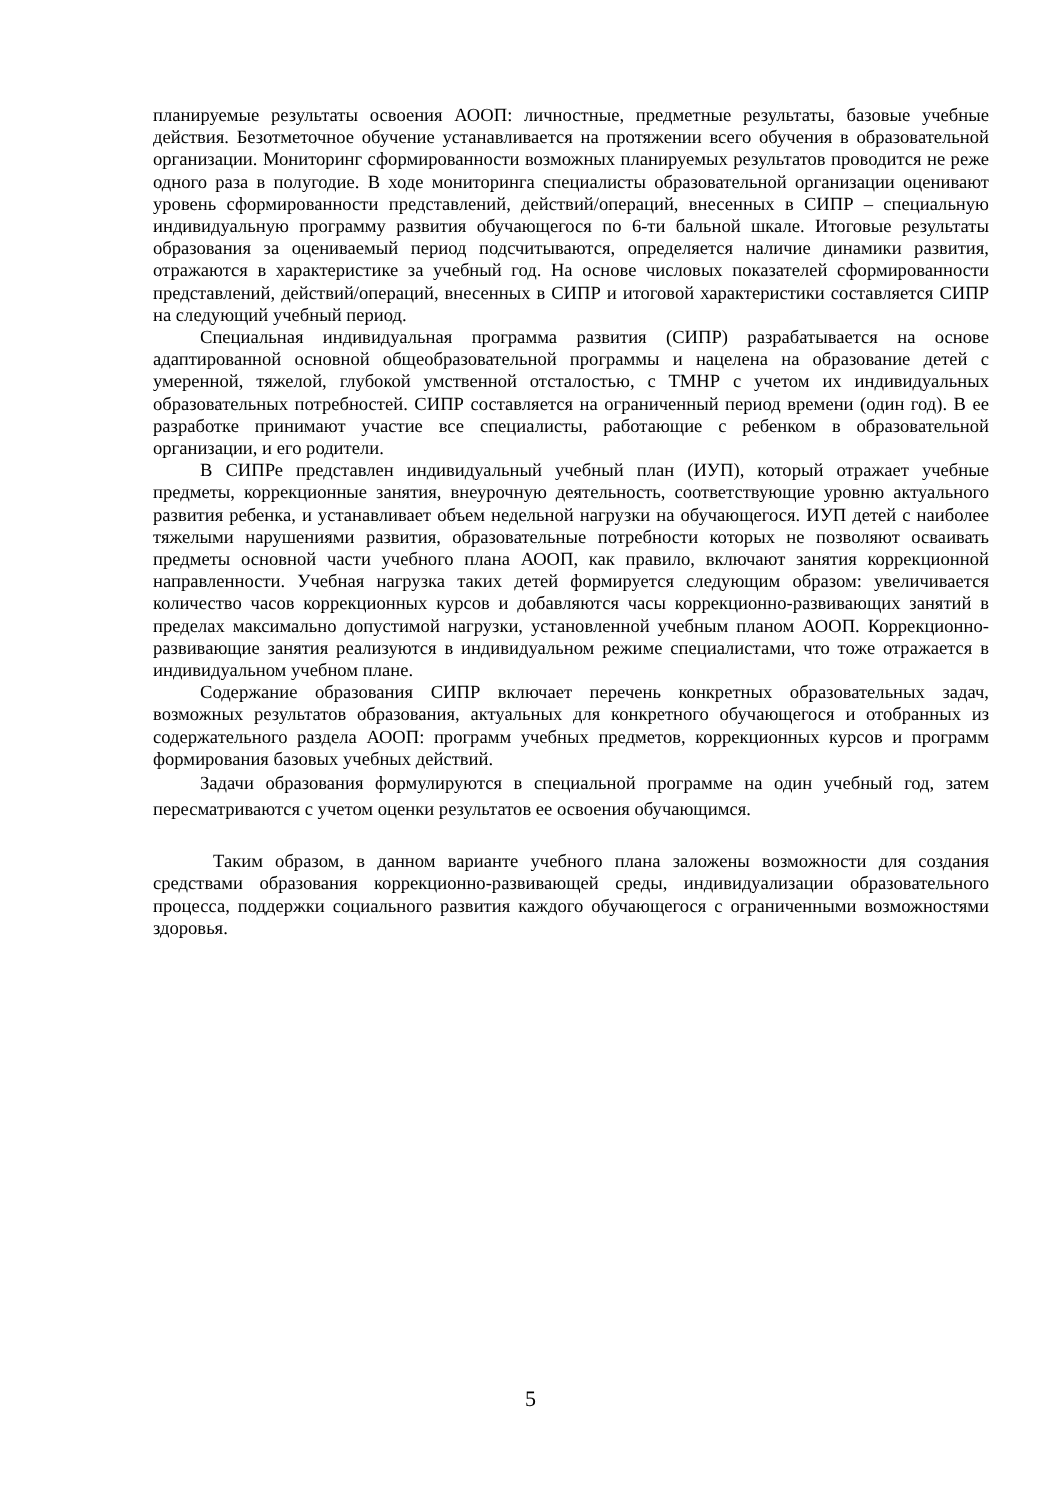планируемые результаты освоения АООП: личностные, предметные результаты, базовые учебные действия. Безотметочное обучение устанавливается на протяжении всего обучения в образовательной организации. Мониторинг сформированности возможных планируемых результатов проводится не реже одного раза в полугодие. В ходе мониторинга специалисты образовательной организации оценивают уровень сформированности представлений, действий/операций, внесенных в СИПР – специальную индивидуальную программу развития обучающегося по 6-ти бальной шкале. Итоговые результаты образования за оцениваемый период подсчитываются, определяется наличие динамики развития, отражаются в характеристике за учебный год. На основе числовых показателей сформированности представлений, действий/операций, внесенных в СИПР и итоговой характеристики составляется СИПР на следующий учебный период.
Специальная индивидуальная программа развития (СИПР) разрабатывается на основе адаптированной основной общеобразовательной программы и нацелена на образование детей с умеренной, тяжелой, глубокой умственной отсталостью, с ТМНР с учетом их индивидуальных образовательных потребностей. СИПР составляется на ограниченный период времени (один год). В ее разработке принимают участие все специалисты, работающие с ребенком в образовательной организации, и его родители.
В СИПРе представлен индивидуальный учебный план (ИУП), который отражает учебные предметы, коррекционные занятия, внеурочную деятельность, соответствующие уровню актуального развития ребенка, и устанавливает объем недельной нагрузки на обучающегося. ИУП детей с наиболее тяжелыми нарушениями развития, образовательные потребности которых не позволяют осваивать предметы основной части учебного плана АООП, как правило, включают занятия коррекционной направленности. Учебная нагрузка таких детей формируется следующим образом: увеличивается количество часов коррекционных курсов и добавляются часы коррекционно-развивающих занятий в пределах максимально допустимой нагрузки, установленной учебным планом АООП. Коррекционно-развивающие занятия реализуются в индивидуальном режиме специалистами, что тоже отражается в индивидуальном учебном плане.
Содержание образования СИПР включает перечень конкретных образовательных задач, возможных результатов образования, актуальных для конкретного обучающегося и отобранных из содержательного раздела АООП: программ учебных предметов, коррекционных курсов и программ формирования базовых учебных действий.
Задачи образования формулируются в специальной программе на один учебный год, затем пересматриваются с учетом оценки результатов ее освоения обучающимся.
Таким образом, в данном варианте учебного плана заложены возможности для создания средствами образования коррекционно-развивающей среды, индивидуализации образовательного процесса, поддержки социального развития каждого обучающегося с ограниченными возможностями здоровья.
5